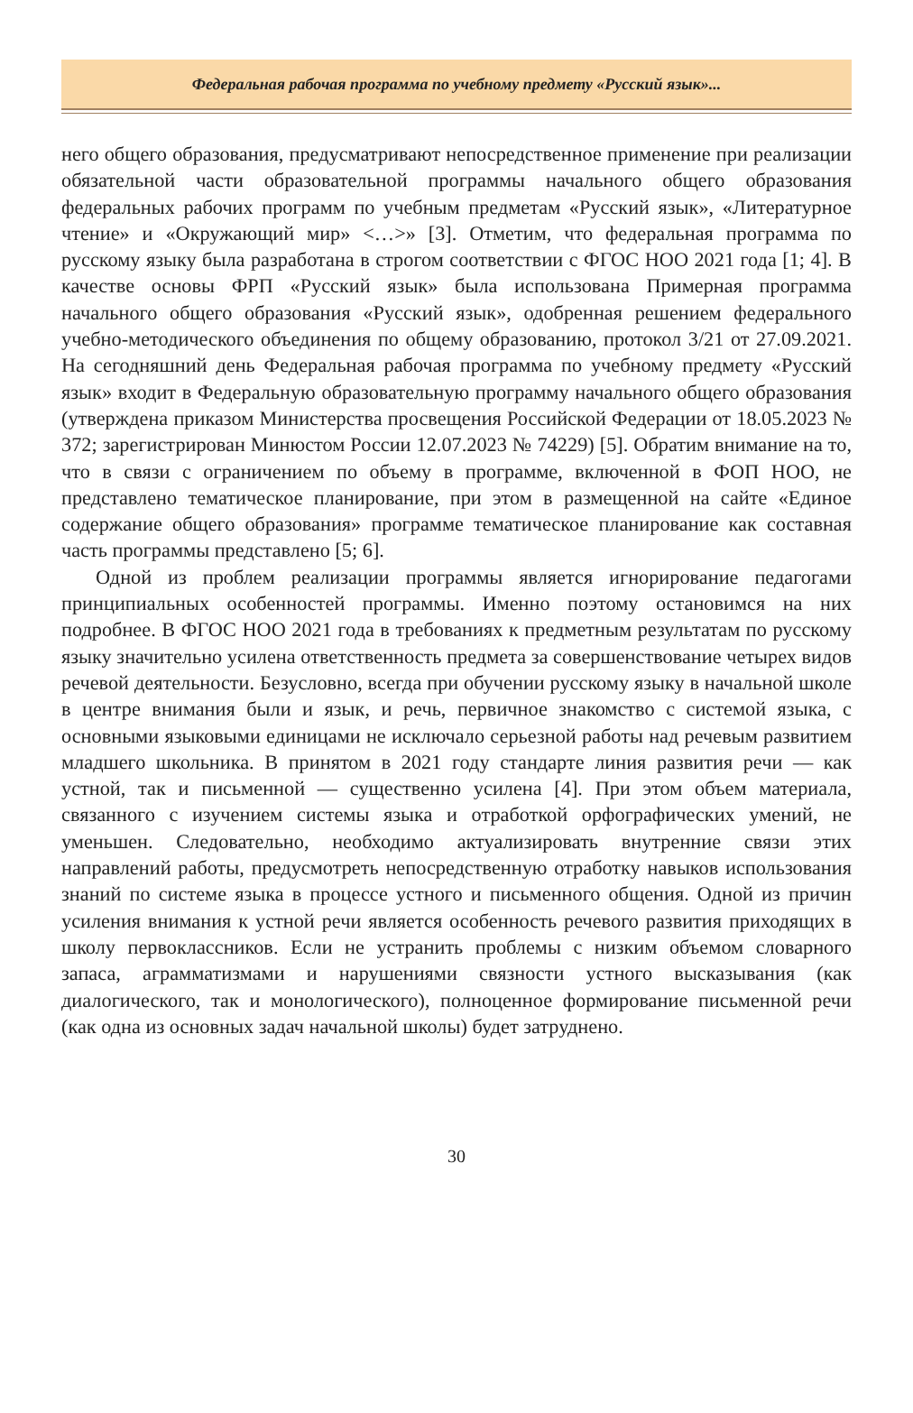Федеральная рабочая программа по учебному предмету «Русский язык»...
него общего образования, предусматривают непосредственное применение при реализации обязательной части образовательной программы начального общего образования федеральных рабочих программ по учебным предметам «Русский язык», «Литературное чтение» и «Окружающий мир» <…>» [3]. Отметим, что федеральная программа по русскому языку была разработана в строгом соответствии с ФГОС НОО 2021 года [1; 4]. В качестве основы ФРП «Русский язык» была использована Примерная программа начального общего образования «Русский язык», одобренная решением федерального учебно-методического объединения по общему образованию, протокол 3/21 от 27.09.2021. На сегодняшний день Федеральная рабочая программа по учебному предмету «Русский язык» входит в Федеральную образовательную программу начального общего образования (утверждена приказом Министерства просвещения Российской Федерации от 18.05.2023 № 372; зарегистрирован Минюстом России 12.07.2023 № 74229) [5]. Обратим внимание на то, что в связи с ограничением по объему в программе, включенной в ФОП НОО, не представлено тематическое планирование, при этом в размещенной на сайте «Единое содержание общего образования» программе тематическое планирование как составная часть программы представлено [5; 6].
Одной из проблем реализации программы является игнорирование педагогами принципиальных особенностей программы. Именно поэтому остановимся на них подробнее. В ФГОС НОО 2021 года в требованиях к предметным результатам по русскому языку значительно усилена ответственность предмета за совершенствование четырех видов речевой деятельности. Безусловно, всегда при обучении русскому языку в начальной школе в центре внимания были и язык, и речь, первичное знакомство с системой языка, с основными языковыми единицами не исключало серьезной работы над речевым развитием младшего школьника. В принятом в 2021 году стандарте линия развития речи — как устной, так и письменной — существенно усилена [4]. При этом объем материала, связанного с изучением системы языка и отработкой орфографических умений, не уменьшен. Следовательно, необходимо актуализировать внутренние связи этих направлений работы, предусмотреть непосредственную отработку навыков использования знаний по системе языка в процессе устного и письменного общения. Одной из причин усиления внимания к устной речи является особенность речевого развития приходящих в школу первоклассников. Если не устранить проблемы с низким объемом словарного запаса, аграмматизмами и нарушениями связности устного высказывания (как диалогического, так и монологического), полноценное формирование письменной речи (как одна из основных задач начальной школы) будет затруднено.
30